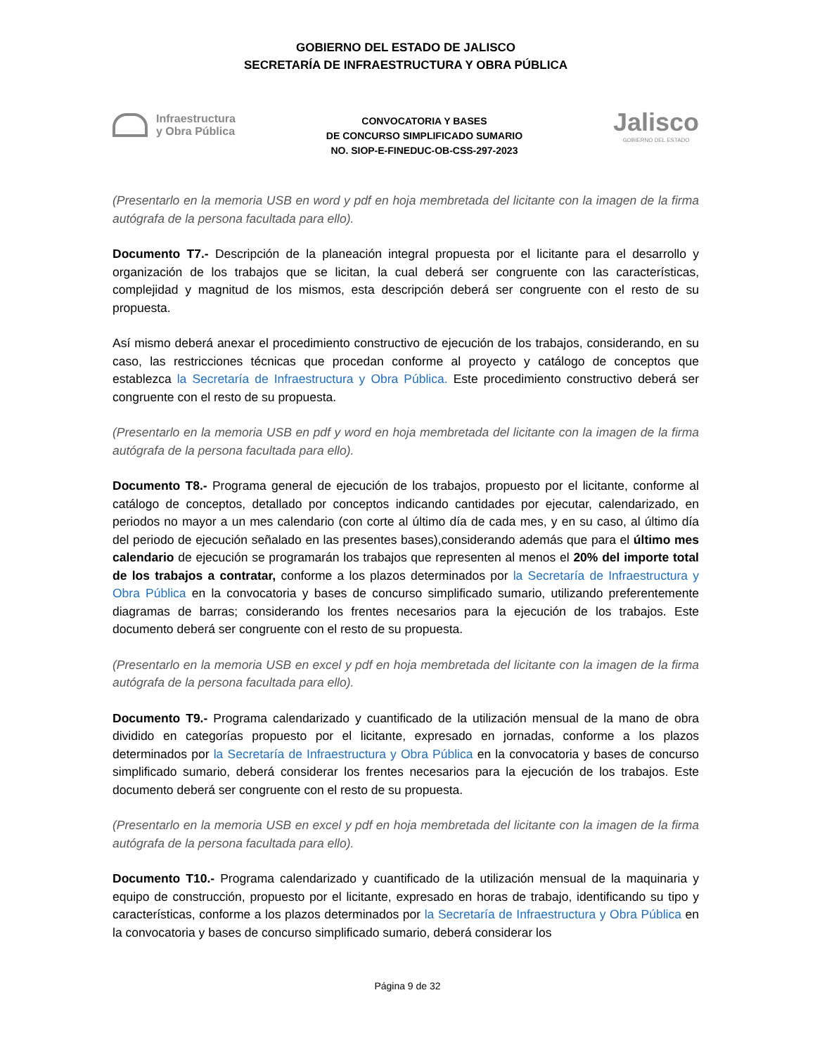GOBIERNO DEL ESTADO DE JALISCO
SECRETARÍA DE INFRAESTRUCTURA Y OBRA PÚBLICA
Infraestructura
y Obra Pública
CONVOCATORIA Y BASES
DE CONCURSO SIMPLIFICADO SUMARIO
NO. SIOP-E-FINEDUC-OB-CSS-297-2023
Jalisco
GOBIERNO DEL ESTADO
(Presentarlo en la memoria USB en word y pdf en hoja membretada del licitante con la imagen de la firma autógrafa de la persona facultada para ello).
Documento T7.- Descripción de la planeación integral propuesta por el licitante para el desarrollo y organización de los trabajos que se licitan, la cual deberá ser congruente con las características, complejidad y magnitud de los mismos, esta descripción deberá ser congruente con el resto de su propuesta.
Así mismo deberá anexar el procedimiento constructivo de ejecución de los trabajos, considerando, en su caso, las restricciones técnicas que procedan conforme al proyecto y catálogo de conceptos que establezca la Secretaría de Infraestructura y Obra Pública. Este procedimiento constructivo deberá ser congruente con el resto de su propuesta.
(Presentarlo en la memoria USB en pdf y word en hoja membretada del licitante con la imagen de la firma autógrafa de la persona facultada para ello).
Documento T8.- Programa general de ejecución de los trabajos, propuesto por el licitante, conforme al catálogo de conceptos, detallado por conceptos indicando cantidades por ejecutar, calendarizado, en periodos no mayor a un mes calendario (con corte al último día de cada mes, y en su caso, al último día del periodo de ejecución señalado en las presentes bases),considerando además que para el último mes calendario de ejecución se programarán los trabajos que representen al menos el 20% del importe total de los trabajos a contratar, conforme a los plazos determinados por la Secretaría de Infraestructura y Obra Pública en la convocatoria y bases de concurso simplificado sumario, utilizando preferentemente diagramas de barras; considerando los frentes necesarios para la ejecución de los trabajos. Este documento deberá ser congruente con el resto de su propuesta.
(Presentarlo en la memoria USB en excel y pdf en hoja membretada del licitante con la imagen de la firma autógrafa de la persona facultada para ello).
Documento T9.- Programa calendarizado y cuantificado de la utilización mensual de la mano de obra dividido en categorías propuesto por el licitante, expresado en jornadas, conforme a los plazos determinados por la Secretaría de Infraestructura y Obra Pública en la convocatoria y bases de concurso simplificado sumario, deberá considerar los frentes necesarios para la ejecución de los trabajos. Este documento deberá ser congruente con el resto de su propuesta.
(Presentarlo en la memoria USB en excel y pdf en hoja membretada del licitante con la imagen de la firma autógrafa de la persona facultada para ello).
Documento T10.- Programa calendarizado y cuantificado de la utilización mensual de la maquinaria y equipo de construcción, propuesto por el licitante, expresado en horas de trabajo, identificando su tipo y características, conforme a los plazos determinados por la Secretaría de Infraestructura y Obra Pública en la convocatoria y bases de concurso simplificado sumario, deberá considerar los
Página 9 de 32